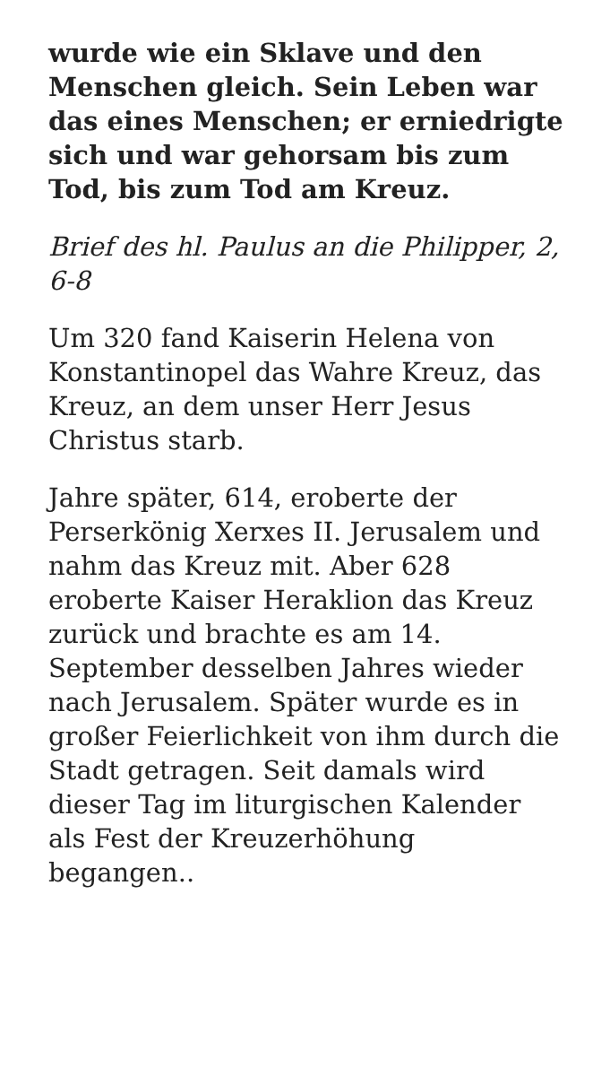wurde wie ein Sklave und den Menschen gleich. Sein Leben war das eines Menschen; er erniedrigte sich und war gehorsam bis zum Tod, bis zum Tod am Kreuz.
Brief des hl. Paulus an die Philipper, 2, 6-8
Um 320 fand Kaiserin Helena von Konstantinopel das Wahre Kreuz, das Kreuz, an dem unser Herr Jesus Christus starb.
Jahre später, 614, eroberte der Perserkönig Xerxes II. Jerusalem und nahm das Kreuz mit. Aber 628 eroberte Kaiser Heraklion das Kreuz zurück und brachte es am 14. September desselben Jahres wieder nach Jerusalem. Später wurde es in großer Feierlichkeit von ihm durch die Stadt getragen. Seit damals wird dieser Tag im liturgischen Kalender als Fest der Kreuzerhöhung begangen..